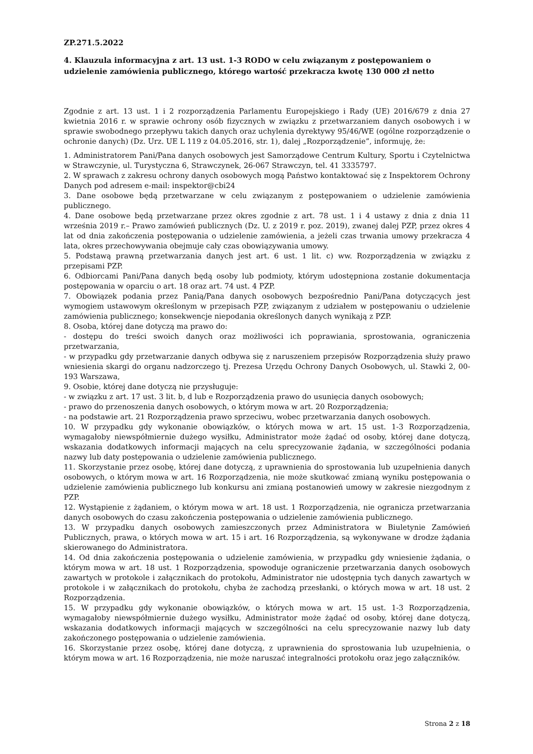ZP.271.5.2022
4. Klauzula informacyjna z art. 13 ust. 1-3 RODO w celu związanym z postępowaniem o udzielenie zamówienia publicznego, którego wartość przekracza kwotę 130 000 zł netto
Zgodnie z art. 13 ust. 1 i 2 rozporządzenia Parlamentu Europejskiego i Rady (UE) 2016/679 z dnia 27 kwietnia 2016 r. w sprawie ochrony osób fizycznych w związku z przetwarzaniem danych osobowych i w sprawie swobodnego przepływu takich danych oraz uchylenia dyrektywy 95/46/WE (ogólne rozporządzenie o ochronie danych) (Dz. Urz. UE L 119 z 04.05.2016, str. 1), dalej „Rozporządzenie”, informuję, że:
1. Administratorem Pani/Pana danych osobowych jest Samorządowe Centrum Kultury, Sportu i Czytelnictwa w Strawczynie, ul. Turystyczna 6, Strawczynek, 26-067 Strawczyn, tel. 41 3335797.
2. W sprawach z zakresu ochrony danych osobowych mogą Państwo kontaktować się z Inspektorem Ochrony Danych pod adresem e-mail: inspektor@cbi24
3. Dane osobowe będą przetwarzane w celu związanym z postępowaniem o udzielenie zamówienia publicznego.
4. Dane osobowe będą przetwarzane przez okres zgodnie z art. 78 ust. 1 i 4 ustawy z dnia z dnia 11 września 2019 r.– Prawo zamówień publicznych (Dz. U. z 2019 r. poz. 2019), zwanej dalej PZP, przez okres 4 lat od dnia zakończenia postępowania o udzielenie zamówienia, a jeżeli czas trwania umowy przekracza 4 lata, okres przechowywania obejmuje cały czas obowiązywania umowy.
5. Podstawą prawną przetwarzania danych jest art. 6 ust. 1 lit. c) ww. Rozporządzenia w związku z przepisami PZP.
6. Odbiorcami Pani/Pana danych będą osoby lub podmioty, którym udostępniona zostanie dokumentacja postępowania w oparciu o art. 18 oraz art. 74 ust. 4 PZP.
7. Obowiązek podania przez Panią/Pana danych osobowych bezpośrednio Pani/Pana dotyczących jest wymogiem ustawowym określonym w przepisach PZP, związanym z udziałem w postępowaniu o udzielenie zamówienia publicznego; konsekwencje niepodania określonych danych wynikają z PZP.
8. Osoba, której dane dotyczą ma prawo do:
- dostępu do treści swoich danych oraz możliwości ich poprawiania, sprostowania, ograniczenia przetwarzania,
- w przypadku gdy przetwarzanie danych odbywa się z naruszeniem przepisów Rozporządzenia służy prawo wniesienia skargi do organu nadzorczego tj. Prezesa Urzędu Ochrony Danych Osobowych, ul. Stawki 2, 00-193 Warszawa,
9. Osobie, której dane dotyczą nie przysługuje:
- w związku z art. 17 ust. 3 lit. b, d lub e Rozporządzenia prawo do usunięcia danych osobowych;
- prawo do przenoszenia danych osobowych, o którym mowa w art. 20 Rozporządzenia;
- na podstawie art. 21 Rozporządzenia prawo sprzeciwu, wobec przetwarzania danych osobowych.
10. W przypadku gdy wykonanie obowiązków, o których mowa w art. 15 ust. 1-3 Rozporządzenia, wymagałoby niewspółmiernie dużego wysiłku, Administrator może żądać od osoby, której dane dotyczą, wskazania dodatkowych informacji mających na celu sprecyzowanie żądania, w szczególności podania nazwy lub daty postępowania o udzielenie zamówienia publicznego.
11. Skorzystanie przez osobę, której dane dotyczą, z uprawnienia do sprostowania lub uzupełnienia danych osobowych, o którym mowa w art. 16 Rozporządzenia, nie może skutkować zmianą wyniku postępowania o udzielenie zamówienia publicznego lub konkursu ani zmianą postanowień umowy w zakresie niezgodnym z PZP.
12. Wystąpienie z żądaniem, o którym mowa w art. 18 ust. 1 Rozporządzenia, nie ogranicza przetwarzania danych osobowych do czasu zakończenia postępowania o udzielenie zamówienia publicznego.
13. W przypadku danych osobowych zamieszczonych przez Administratora w Biuletynie Zamówień Publicznych, prawa, o których mowa w art. 15 i art. 16 Rozporządzenia, są wykonywane w drodze żądania skierowanego do Administratora.
14. Od dnia zakończenia postępowania o udzielenie zamówienia, w przypadku gdy wniesienie żądania, o którym mowa w art. 18 ust. 1 Rozporządzenia, spowoduje ograniczenie przetwarzania danych osobowych zawartych w protokole i załącznikach do protokołu, Administrator nie udostępnia tych danych zawartych w protokole i w załącznikach do protokołu, chyba że zachodzą przesłanki, o których mowa w art. 18 ust. 2 Rozporządzenia.
15. W przypadku gdy wykonanie obowiązków, o których mowa w art. 15 ust. 1-3 Rozporządzenia, wymagałoby niewspółmiernie dużego wysiłku, Administrator może żądać od osoby, której dane dotyczą, wskazania dodatkowych informacji mających w szczególności na celu sprecyzowanie nazwy lub daty zakończonego postępowania o udzielenie zamówienia.
16. Skorzystanie przez osobę, której dane dotyczą, z uprawnienia do sprostowania lub uzupełnienia, o którym mowa w art. 16 Rozporządzenia, nie może naruszać integralności protokołu oraz jego załączników.
Strona 2 z 18